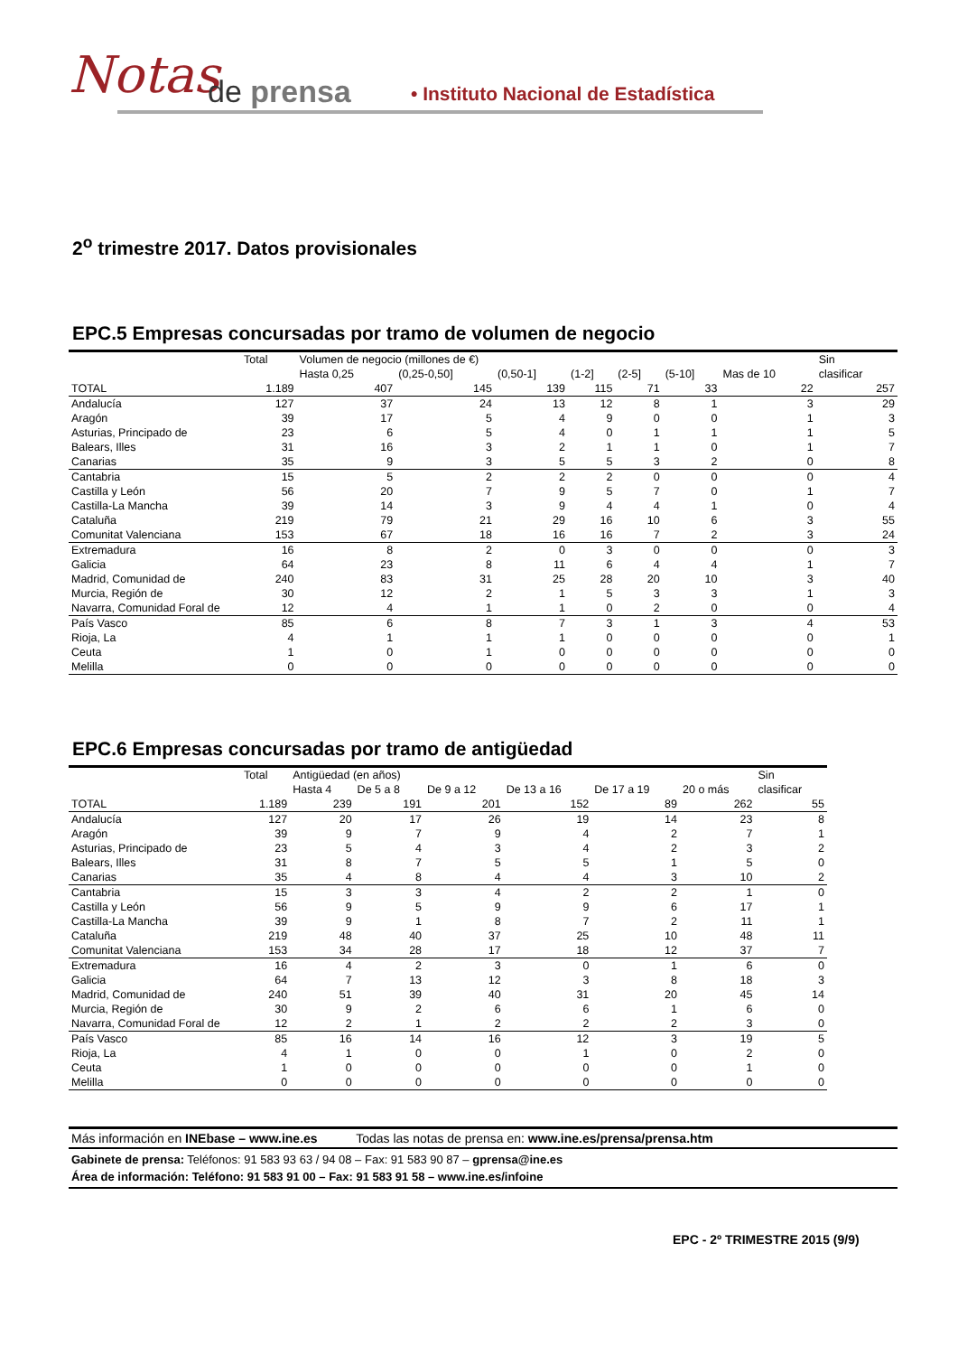Notas de prensa
• Instituto Nacional de Estadística
2<sup>o</sup> trimestre 2017. Datos provisionales
EPC.5 Empresas concursadas por tramo de volumen de negocio
| | Total | Volumen de negocio (millones de €) | | | | | | | Sin |
| --- | --- | --- | --- | --- | --- | --- | --- | --- | --- |
| | | Hasta 0,25 | (0,25-0,50] | (0,50-1] | (1-2] | (2-5] | (5-10] | Mas de 10 | clasificar |
| TOTAL | 1.189 | 407 | 145 | 139 | 115 | 71 | 33 | 22 | 257 |
| Andalucía | 127 | 37 | 24 | 13 | 12 | 8 | 1 | 3 | 29 |
| Aragón | 39 | 17 | 5 | 4 | 9 | 0 | 0 | 1 | 3 |
| Asturias, Principado de | 23 | 6 | 5 | 4 | 0 | 1 | 1 | 1 | 5 |
| Balears, Illes | 31 | 16 | 3 | 2 | 1 | 1 | 0 | 1 | 7 |
| Canarias | 35 | 9 | 3 | 5 | 5 | 3 | 2 | 0 | 8 |
| Cantabria | 15 | 5 | 2 | 2 | 2 | 0 | 0 | 0 | 4 |
| Castilla y León | 56 | 20 | 7 | 9 | 5 | 7 | 0 | 1 | 7 |
| Castilla-La Mancha | 39 | 14 | 3 | 9 | 4 | 4 | 1 | 0 | 4 |
| Cataluña | 219 | 79 | 21 | 29 | 16 | 10 | 6 | 3 | 55 |
| Comunitat Valenciana | 153 | 67 | 18 | 16 | 16 | 7 | 2 | 3 | 24 |
| Extremadura | 16 | 8 | 2 | 0 | 3 | 0 | 0 | 0 | 3 |
| Galicia | 64 | 23 | 8 | 11 | 6 | 4 | 4 | 1 | 7 |
| Madrid, Comunidad de | 240 | 83 | 31 | 25 | 28 | 20 | 10 | 3 | 40 |
| Murcia, Región de | 30 | 12 | 2 | 1 | 5 | 3 | 3 | 1 | 3 |
| Navarra, Comunidad Foral de | 12 | 4 | 1 | 1 | 0 | 2 | 0 | 0 | 4 |
| País Vasco | 85 | 6 | 8 | 7 | 3 | 1 | 3 | 4 | 53 |
| Rioja, La | 4 | 1 | 1 | 1 | 0 | 0 | 0 | 0 | 1 |
| Ceuta | 1 | 0 | 1 | 0 | 0 | 0 | 0 | 0 | 0 |
| Melilla | 0 | 0 | 0 | 0 | 0 | 0 | 0 | 0 | 0 |
EPC.6 Empresas concursadas por tramo de antigüedad
| | Total | Antigüedad (en años) | | | | | | Sin |
| --- | --- | --- | --- | --- | --- | --- | --- | --- |
| | | Hasta 4 | De 5 a 8 | De 9 a 12 | De 13 a 16 | De 17 a 19 | 20 o más | clasificar |
| TOTAL | 1.189 | 239 | 191 | 201 | 152 | 89 | 262 | 55 |
| Andalucía | 127 | 20 | 17 | 26 | 19 | 14 | 23 | 8 |
| Aragón | 39 | 9 | 7 | 9 | 4 | 2 | 7 | 1 |
| Asturias, Principado de | 23 | 5 | 4 | 3 | 4 | 2 | 3 | 2 |
| Balears, Illes | 31 | 8 | 7 | 5 | 5 | 1 | 5 | 0 |
| Canarias | 35 | 4 | 8 | 4 | 4 | 3 | 10 | 2 |
| Cantabria | 15 | 3 | 3 | 4 | 2 | 2 | 1 | 0 |
| Castilla y León | 56 | 9 | 5 | 9 | 9 | 6 | 17 | 1 |
| Castilla-La Mancha | 39 | 9 | 1 | 8 | 7 | 2 | 11 | 1 |
| Cataluña | 219 | 48 | 40 | 37 | 25 | 10 | 48 | 11 |
| Comunitat Valenciana | 153 | 34 | 28 | 17 | 18 | 12 | 37 | 7 |
| Extremadura | 16 | 4 | 2 | 3 | 0 | 1 | 6 | 0 |
| Galicia | 64 | 7 | 13 | 12 | 3 | 8 | 18 | 3 |
| Madrid, Comunidad de | 240 | 51 | 39 | 40 | 31 | 20 | 45 | 14 |
| Murcia, Región de | 30 | 9 | 2 | 6 | 6 | 1 | 6 | 0 |
| Navarra, Comunidad Foral de | 12 | 2 | 1 | 2 | 2 | 2 | 3 | 0 |
| País Vasco | 85 | 16 | 14 | 16 | 12 | 3 | 19 | 5 |
| Rioja, La | 4 | 1 | 0 | 0 | 1 | 0 | 2 | 0 |
| Ceuta | 1 | 0 | 0 | 0 | 0 | 0 | 1 | 0 |
| Melilla | 0 | 0 | 0 | 0 | 0 | 0 | 0 | 0 |
Más información en INEbase – www.ine.es Todas las notas de prensa en: www.ine.es/prensa/prensa.htm
Gabinete de prensa: Teléfonos: 91 583 93 63 / 94 08 – Fax: 91 583 90 87 – gprensa@ine.es
Área de información: Teléfono: 91 583 91 00 – Fax: 91 583 91 58 – www.ine.es/infoine
EPC - 2º TRIMESTRE 2015 (9/9)